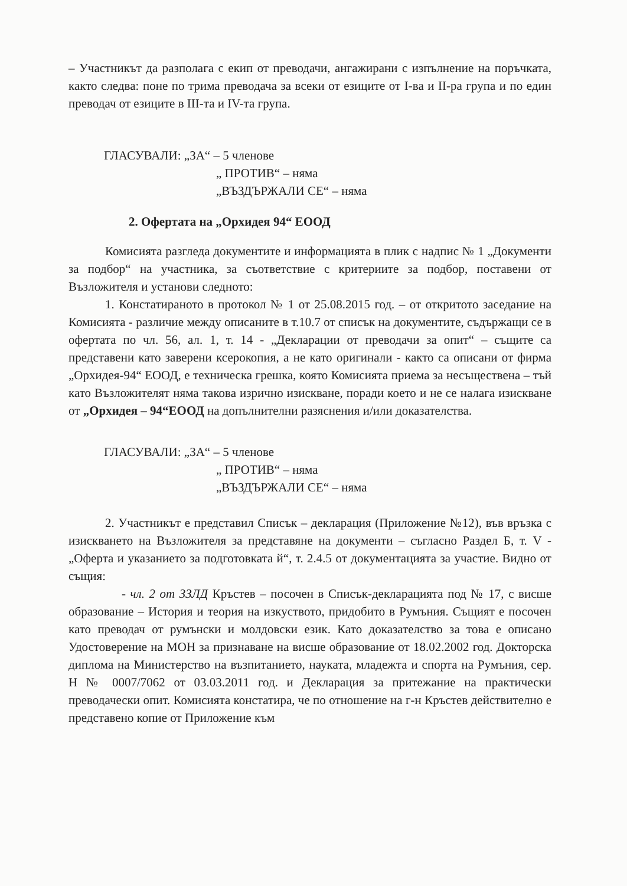– Участникът да разполага с екип от преводачи, ангажирани с изпълнение на поръчката, както следва: поне по трима преводача за всеки от езиците от I-ва и II-ра група и по един преводач от езиците в III-та и IV-та група.
ГЛАСУВАЛИ: „ЗА“ – 5 членове
„ ПРОТИВ“ – няма
„ВЪЗДЪРЖАЛИ СЕ“ – няма
2. Офертата на „Орхидея 94“ ЕООД
Комисията разгледа документите и информацията в плик с надпис № 1 „Документи за подбор“ на участника, за съответствие с критериите за подбор, поставени от Възложителя и установи следното:
1. Констатираното в протокол № 1 от 25.08.2015 год. – от откритото заседание на Комисията - различие между описаните в т.10.7 от списък на документите, съдържащи се в офертата по чл. 56, ал. 1, т. 14 - „Декларации от преводачи за опит“ – същите са представени като заверени ксерокопия, а не като оригинали - както са описани от фирма „Орхидея-94“ ЕООД, е техническа грешка, която Комисията приема за несъществена – тъй като Възложителят няма такова изрично изискване, поради което и не се налага изискване от „Орхидея – 94“ЕООД на допълнителни разяснения и/или доказателства.
ГЛАСУВАЛИ: „ЗА“ – 5 членове
„ ПРОТИВ“ – няма
„ВЪЗДЪРЖАЛИ СЕ“ – няма
2. Участникът е представил Списък – декларация (Приложение №12), във връзка с изискването на Възложителя за представяне на документи – съгласно Раздел Б, т. V - „Оферта и указанието за подготовката й“, т. 2.4.5 от документацията за участие. Видно от същия:
- чл. 2 от ЗЗЛД Кръстев – посочен в Списък-декларацията под № 17, с висше образование – История и теория на изкуството, придобито в Румъния. Същият е посочен като преводач от румънски и молдовски език. Като доказателство за това е описано Удостоверение на МОН за признаване на висше образование от 18.02.2002 год. Докторска диплома на Министерство на възпитанието, науката, младежта и спорта на Румъния, сер. H № 0007/7062 от 03.03.2011 год. и Декларация за притежание на практически преводачески опит. Комисията констатира, че по отношение на г-н Кръстев действително е представено копие от Приложение към